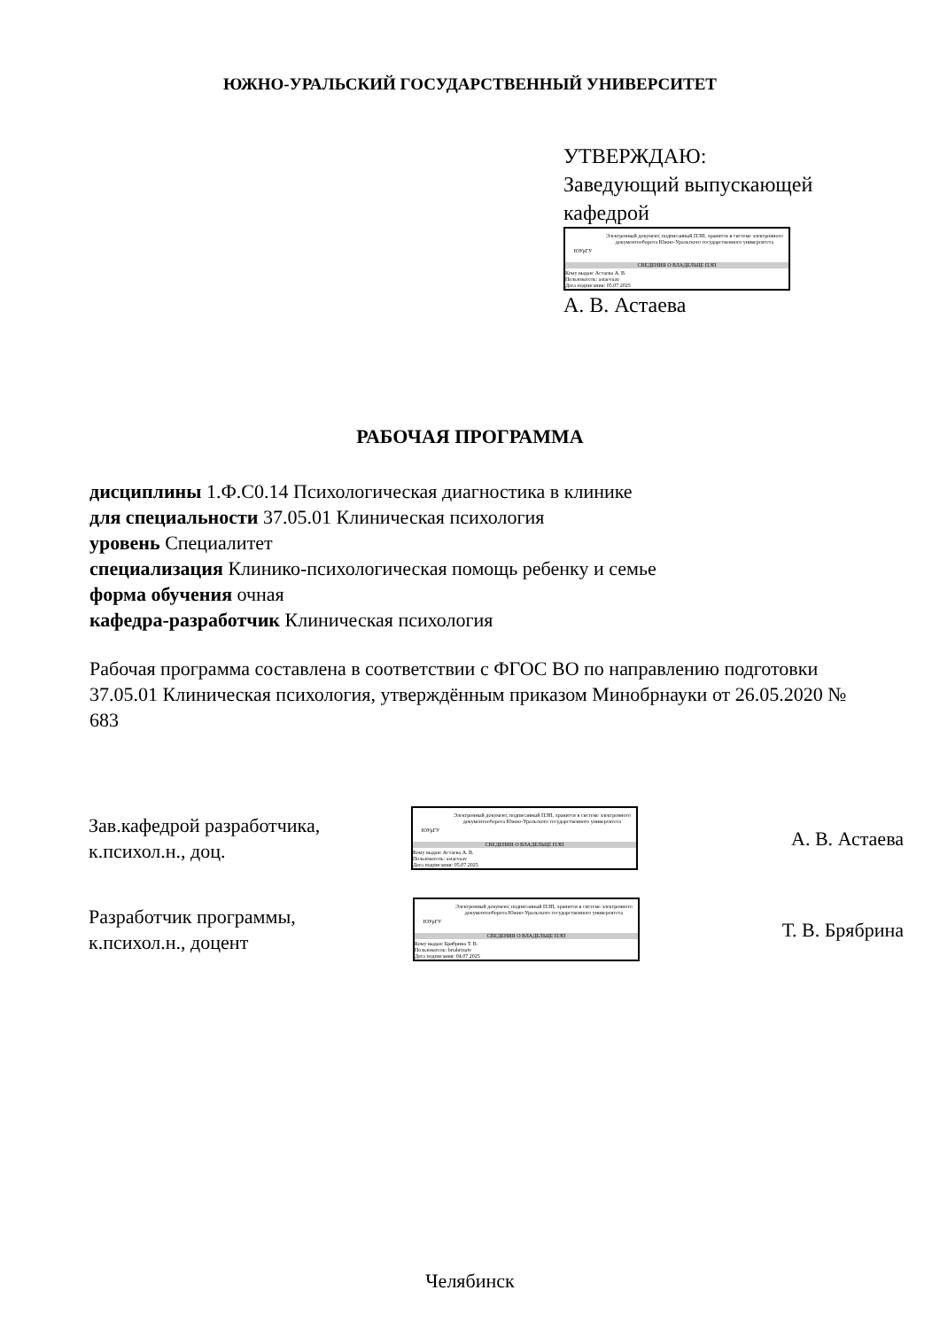ЮЖНО-УРАЛЬСКИЙ ГОСУДАРСТВЕННЫЙ УНИВЕРСИТЕТ
УТВЕРЖДАЮ:
Заведующий выпускающей
кафедрой
ЮУрГУ
Электронный документ, подписанный ПЭП, хранится в системе электронного документооборота Южно-Уральского государственного университета
СВЕДЕНИЯ О ВЛАДЕЛЬЦЕ ПЭП
Кому выдан: Астаева А. В.
Пользователь: astaevaav
Дата подписания: 05.07.2025
А. В. Астаева
РАБОЧАЯ ПРОГРАММА
дисциплины 1.Ф.С0.14 Психологическая диагностика в клинике
для специальности 37.05.01 Клиническая психология
уровень Специалитет
специализация Клинико-психологическая помощь ребенку и семье
форма обучения очная
кафедра-разработчик Клиническая психология
Рабочая программа составлена в соответствии с ФГОС ВО по направлению подготовки 37.05.01 Клиническая психология, утверждённым приказом Минобрнауки от 26.05.2020 № 683
Зав.кафедрой разработчика,
к.психол.н., доц.
ЮУрГУ
Электронный документ, подписанный ПЭП, хранится в системе электронного документооборота Южно-Уральского государственного университета
СВЕДЕНИЯ О ВЛАДЕЛЬЦЕ ПЭП
Кому выдан: Астаева А. В.
Пользователь: astaevaav
Дата подписания: 05.07.2025
А. В. Астаева
Разработчик программы,
к.психол.н., доцент
ЮУрГУ
Электронный документ, подписанный ПЭП, хранится в системе электронного документооборота Южно-Уральского государственного университета
СВЕДЕНИЯ О ВЛАДЕЛЬЦЕ ПЭП
Кому выдан: Брябрина Т. В.
Пользователь: briabrinatv
Дата подписания: 04.07.2025
Т. В. Брябрина
Челябинск